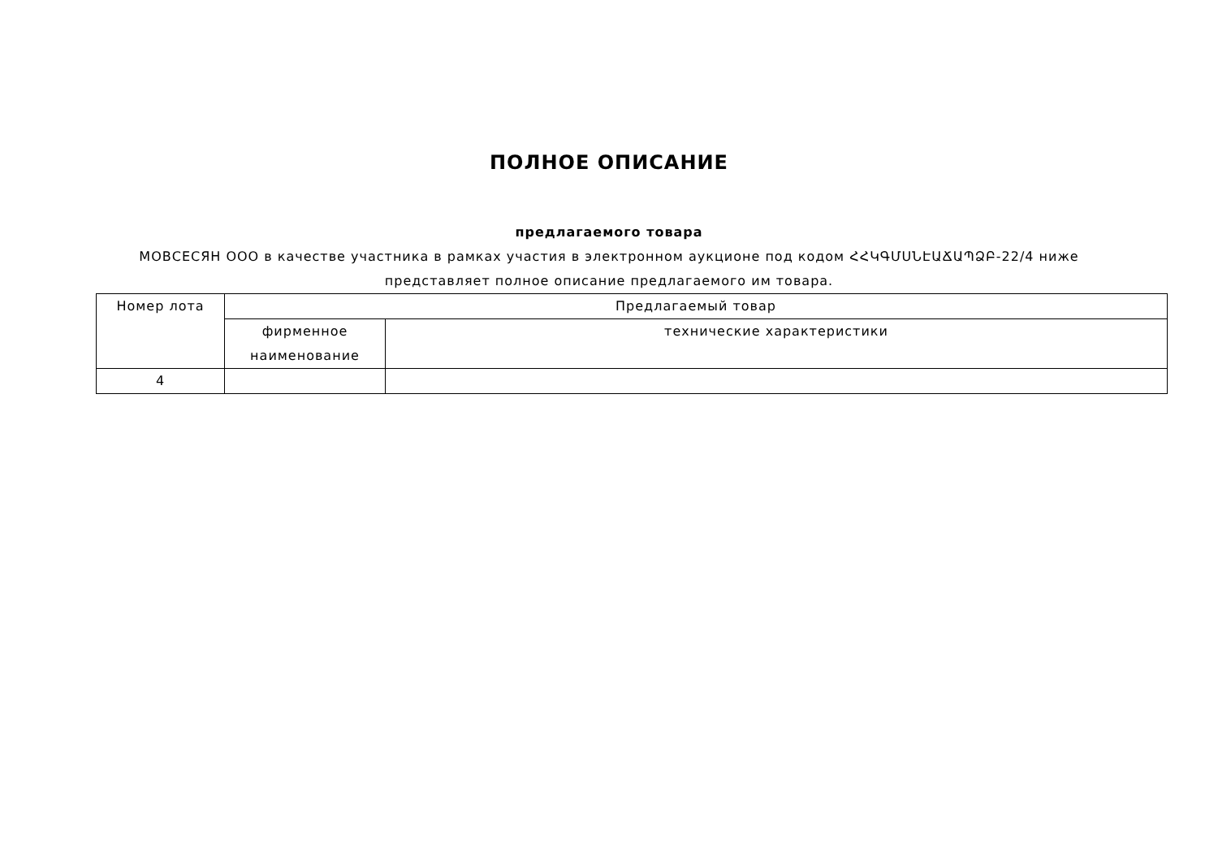ПОЛНОЕ ОПИСАНИЕ
предлагаемого товара
МОВСЕСЯН ООО в качестве участника в рамках участия в электронном аукционе под кодом ՀՀԿԳՄՍՆԷԱՃԱՊՁԲ-22/4 ниже
представляет полное описание предлагаемого им товара.
| Номер лота | Предлагаемый товар | |
| | фирменное наименование | технические характеристики |
| 4 | | |